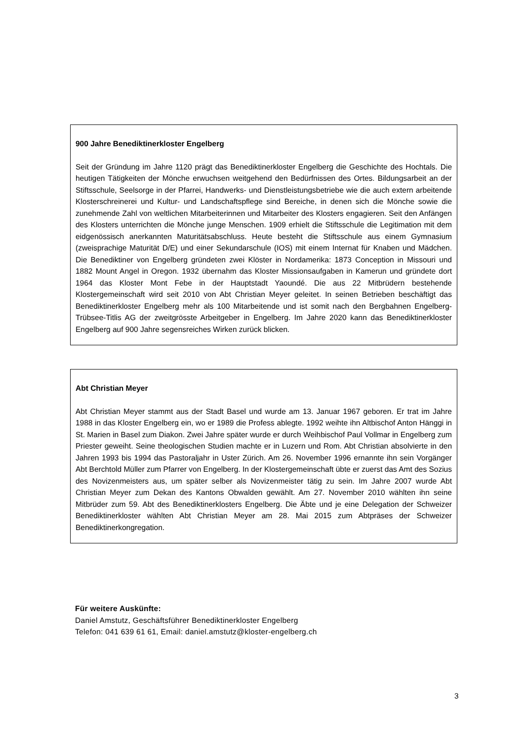900 Jahre Benediktinerkloster Engelberg
Seit der Gründung im Jahre 1120 prägt das Benediktinerkloster Engelberg die Geschichte des Hochtals. Die heutigen Tätigkeiten der Mönche erwuchsen weitgehend den Bedürfnissen des Ortes. Bildungsarbeit an der Stiftsschule, Seelsorge in der Pfarrei, Handwerks- und Dienstleistungsbetriebe wie die auch extern arbeitende Klosterschreinerei und Kultur- und Landschaftspflege sind Bereiche, in denen sich die Mönche sowie die zunehmende Zahl von weltlichen Mitarbeiterinnen und Mitarbeiter des Klosters engagieren. Seit den Anfängen des Klosters unterrichten die Mönche junge Menschen. 1909 erhielt die Stiftsschule die Legitimation mit dem eidgenössisch anerkannten Maturitätsabschluss. Heute besteht die Stiftsschule aus einem Gymnasium (zweisprachige Maturität D/E) und einer Sekundarschule (IOS) mit einem Internat für Knaben und Mädchen. Die Benediktiner von Engelberg gründeten zwei Klöster in Nordamerika: 1873 Conception in Missouri und 1882 Mount Angel in Oregon. 1932 übernahm das Kloster Missionsaufgaben in Kamerun und gründete dort 1964 das Kloster Mont Febe in der Hauptstadt Yaoundé. Die aus 22 Mitbrüdern bestehende Klostergemeinschaft wird seit 2010 von Abt Christian Meyer geleitet. In seinen Betrieben beschäftigt das Benediktinerkloster Engelberg mehr als 100 Mitarbeitende und ist somit nach den Bergbahnen Engelberg-Trübsee-Titlis AG der zweitgrösste Arbeitgeber in Engelberg. Im Jahre 2020 kann das Benediktinerkloster Engelberg auf 900 Jahre segensreiches Wirken zurück blicken.
Abt Christian Meyer
Abt Christian Meyer stammt aus der Stadt Basel und wurde am 13. Januar 1967 geboren. Er trat im Jahre 1988 in das Kloster Engelberg ein, wo er 1989 die Profess ablegte. 1992 weihte ihn Altbischof Anton Hänggi in St. Marien in Basel zum Diakon. Zwei Jahre später wurde er durch Weihbischof Paul Vollmar in Engelberg zum Priester geweiht. Seine theologischen Studien machte er in Luzern und Rom. Abt Christian absolvierte in den Jahren 1993 bis 1994 das Pastoraljahr in Uster Zürich. Am 26. November 1996 ernannte ihn sein Vorgänger Abt Berchtold Müller zum Pfarrer von Engelberg. In der Klostergemeinschaft übte er zuerst das Amt des Sozius des Novizenmeisters aus, um später selber als Novizenmeister tätig zu sein. Im Jahre 2007 wurde Abt Christian Meyer zum Dekan des Kantons Obwalden gewählt. Am 27. November 2010 wählten ihn seine Mitbrüder zum 59. Abt des Benediktinerklosters Engelberg. Die Äbte und je eine Delegation der Schweizer Benediktinerkloster wählten Abt Christian Meyer am 28. Mai 2015 zum Abtpräses der Schweizer Benediktinerkongregation.
Für weitere Auskünfte:
Daniel Amstutz, Geschäftsführer Benediktinerkloster Engelberg
Telefon: 041 639 61 61, Email: daniel.amstutz@kloster-engelberg.ch
3